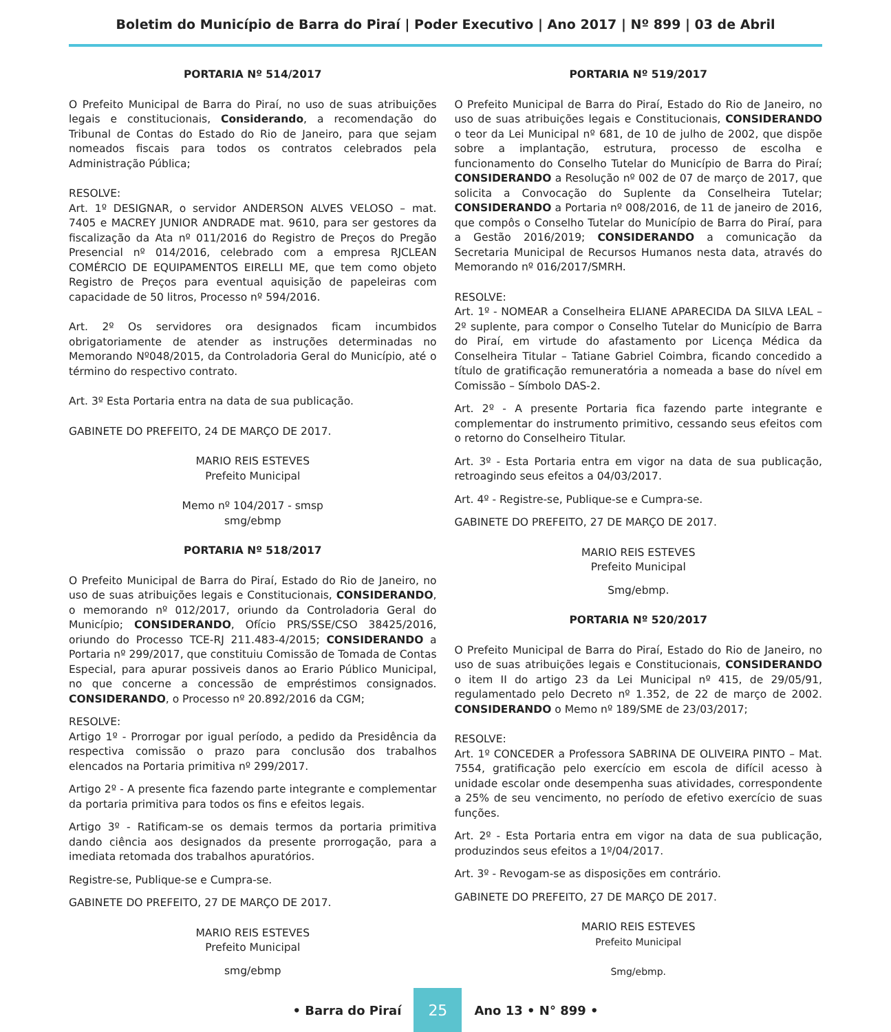Boletim do Município de Barra do Piraí | Poder Executivo | Ano 2017 | Nº 899 | 03 de Abril
PORTARIA Nº 514/2017
O Prefeito Municipal de Barra do Piraí, no uso de suas atribuições legais e constitucionais, Considerando, a recomendação do Tribunal de Contas do Estado do Rio de Janeiro, para que sejam nomeados fiscais para todos os contratos celebrados pela Administração Pública;
RESOLVE:
Art. 1º DESIGNAR, o servidor ANDERSON ALVES VELOSO – mat. 7405 e MACREY JUNIOR ANDRADE mat. 9610, para ser gestores da fiscalização da Ata nº 011/2016 do Registro de Preços do Pregão Presencial nº 014/2016, celebrado com a empresa RJCLEAN COMÉRCIO DE EQUIPAMENTOS EIRELLI ME, que tem como objeto Registro de Preços para eventual aquisição de papeleiras com capacidade de 50 litros, Processo nº 594/2016.
Art. 2º Os servidores ora designados ficam incumbidos obrigatoriamente de atender as instruções determinadas no Memorando Nº048/2015, da Controladoria Geral do Município, até o término do respectivo contrato.
Art. 3º Esta Portaria entra na data de sua publicação.
GABINETE DO PREFEITO, 24 DE MARÇO DE 2017.
MARIO REIS ESTEVES
Prefeito Municipal
Memo nº 104/2017 - smsp
smg/ebmp
PORTARIA Nº 518/2017
O Prefeito Municipal de Barra do Piraí, Estado do Rio de Janeiro, no uso de suas atribuições legais e Constitucionais, CONSIDERANDO, o memorando nº 012/2017, oriundo da Controladoria Geral do Município; CONSIDERANDO, Ofício PRS/SSE/CSO 38425/2016, oriundo do Processo TCE-RJ 211.483-4/2015; CONSIDERANDO a Portaria nº 299/2017, que constituiu Comissão de Tomada de Contas Especial, para apurar possiveis danos ao Erario Público Municipal, no que concerne a concessão de empréstimos consignados. CONSIDERANDO, o Processo nº 20.892/2016 da CGM;
RESOLVE:
Artigo 1º - Prorrogar por igual período, a pedido da Presidência da respectiva comissão o prazo para conclusão dos trabalhos elencados na Portaria primitiva nº 299/2017.
Artigo 2º - A presente fica fazendo parte integrante e complementar da portaria primitiva para todos os fins e efeitos legais.
Artigo 3º - Ratificam-se os demais termos da portaria primitiva dando ciência aos designados da presente prorrogação, para a imediata retomada dos trabalhos apuratórios.
Registre-se, Publique-se e Cumpra-se.
GABINETE DO PREFEITO, 27 DE MARÇO DE 2017.
MARIO REIS ESTEVES
Prefeito Municipal
smg/ebmp
PORTARIA Nº 519/2017
O Prefeito Municipal de Barra do Piraí, Estado do Rio de Janeiro, no uso de suas atribuições legais e Constitucionais, CONSIDERANDO o teor da Lei Municipal nº 681, de 10 de julho de 2002, que dispõe sobre a implantação, estrutura, processo de escolha e funcionamento do Conselho Tutelar do Município de Barra do Piraí; CONSIDERANDO a Resolução nº 002 de 07 de março de 2017, que solicita a Convocação do Suplente da Conselheira Tutelar; CONSIDERANDO a Portaria nº 008/2016, de 11 de janeiro de 2016, que compôs o Conselho Tutelar do Município de Barra do Piraí, para a Gestão 2016/2019; CONSIDERANDO a comunicação da Secretaria Municipal de Recursos Humanos nesta data, através do Memorando nº 016/2017/SMRH.
RESOLVE:
Art. 1º - NOMEAR a Conselheira ELIANE APARECIDA DA SILVA LEAL – 2º suplente, para compor o Conselho Tutelar do Município de Barra do Piraí, em virtude do afastamento por Licença Médica da Conselheira Titular – Tatiane Gabriel Coimbra, ficando concedido a título de gratificação remuneratória a nomeada a base do nível em Comissão – Símbolo DAS-2.
Art. 2º - A presente Portaria fica fazendo parte integrante e complementar do instrumento primitivo, cessando seus efeitos com o retorno do Conselheiro Titular.
Art. 3º - Esta Portaria entra em vigor na data de sua publicação, retroagindo seus efeitos a 04/03/2017.
Art. 4º - Registre-se, Publique-se e Cumpra-se.
GABINETE DO PREFEITO, 27 DE MARÇO DE 2017.
MARIO REIS ESTEVES
Prefeito Municipal
Smg/ebmp.
PORTARIA Nº 520/2017
O Prefeito Municipal de Barra do Piraí, Estado do Rio de Janeiro, no uso de suas atribuições legais e Constitucionais, CONSIDERANDO o item II do artigo 23 da Lei Municipal nº 415, de 29/05/91, regulamentado pelo Decreto nº 1.352, de 22 de março de 2002. CONSIDERANDO o Memo nº 189/SME de 23/03/2017;
RESOLVE:
Art. 1º CONCEDER a Professora SABRINA DE OLIVEIRA PINTO – Mat. 7554, gratificação pelo exercício em escola de difícil acesso à unidade escolar onde desempenha suas atividades, correspondente a 25% de seu vencimento, no período de efetivo exercício de suas funções.
Art. 2º - Esta Portaria entra em vigor na data de sua publicação, produzindos seus efeitos a 1º/04/2017.
Art. 3º - Revogam-se as disposições em contrário.
GABINETE DO PREFEITO, 27 DE MARÇO DE 2017.
MARIO REIS ESTEVES
Prefeito Municipal
Smg/ebmp.
• Barra do Piraí 25 Ano 13 • N° 899 •